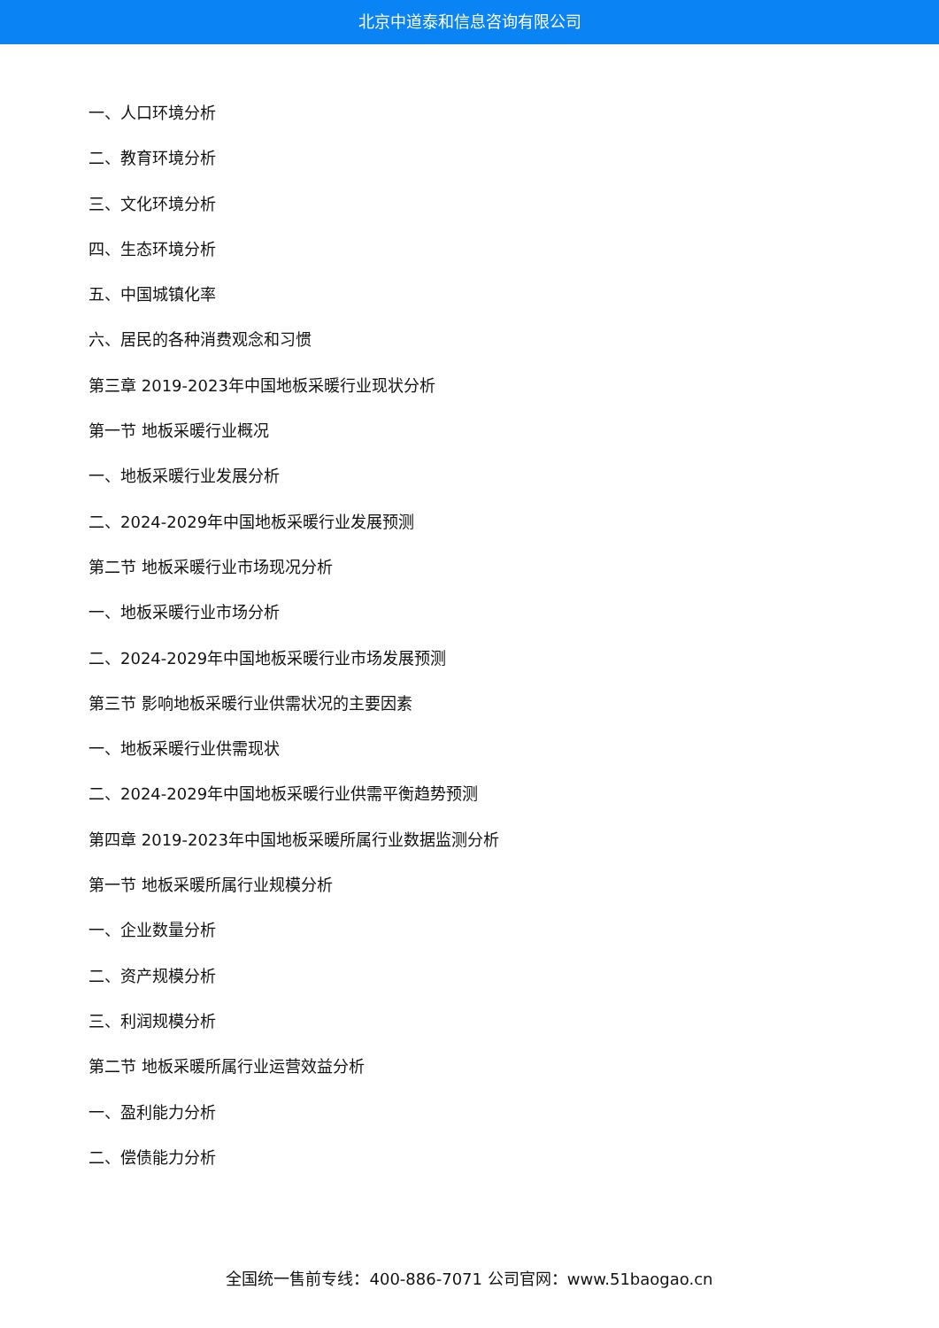北京中道泰和信息咨询有限公司
一、人口环境分析
二、教育环境分析
三、文化环境分析
四、生态环境分析
五、中国城镇化率
六、居民的各种消费观念和习惯
第三章 2019-2023年中国地板采暖行业现状分析
第一节 地板采暖行业概况
一、地板采暖行业发展分析
二、2024-2029年中国地板采暖行业发展预测
第二节 地板采暖行业市场现况分析
一、地板采暖行业市场分析
二、2024-2029年中国地板采暖行业市场发展预测
第三节 影响地板采暖行业供需状况的主要因素
一、地板采暖行业供需现状
二、2024-2029年中国地板采暖行业供需平衡趋势预测
第四章 2019-2023年中国地板采暖所属行业数据监测分析
第一节 地板采暖所属行业规模分析
一、企业数量分析
二、资产规模分析
三、利润规模分析
第二节 地板采暖所属行业运营效益分析
一、盈利能力分析
二、偿债能力分析
全国统一售前专线：400-886-7071 公司官网：www.51baogao.cn